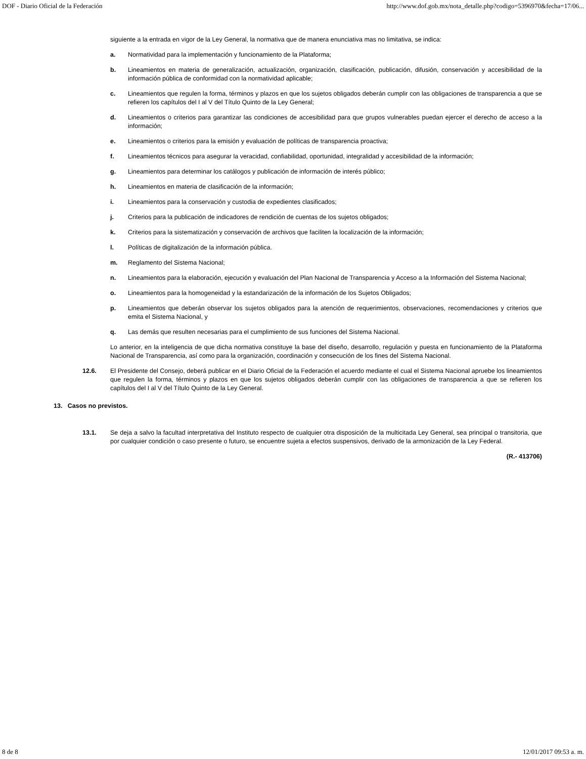DOF - Diario Oficial de la Federación http://www.dof.gob.mx/nota_detalle.php?codigo=5396970&fecha=17/06...
siguiente a la entrada en vigor de la Ley General, la normativa que de manera enunciativa mas no limitativa, se indica:
a. Normatividad para la implementación y funcionamiento de la Plataforma;
b. Lineamientos en materia de generalización, actualización, organización, clasificación, publicación, difusión, conservación y accesibilidad de la información pública de conformidad con la normatividad aplicable;
c. Lineamientos que regulen la forma, términos y plazos en que los sujetos obligados deberán cumplir con las obligaciones de transparencia a que se refieren los capítulos del I al V del Título Quinto de la Ley General;
d. Lineamientos o criterios para garantizar las condiciones de accesibilidad para que grupos vulnerables puedan ejercer el derecho de acceso a la información;
e. Lineamientos o criterios para la emisión y evaluación de políticas de transparencia proactiva;
f. Lineamientos técnicos para asegurar la veracidad, confiabilidad, oportunidad, integralidad y accesibilidad de la información;
g. Lineamientos para determinar los catálogos y publicación de información de interés público;
h. Lineamientos en materia de clasificación de la información;
i. Lineamientos para la conservación y custodia de expedientes clasificados;
j. Criterios para la publicación de indicadores de rendición de cuentas de los sujetos obligados;
k. Criterios para la sistematización y conservación de archivos que faciliten la localización de la información;
l. Políticas de digitalización de la información pública.
m. Reglamento del Sistema Nacional;
n. Lineamientos para la elaboración, ejecución y evaluación del Plan Nacional de Transparencia y Acceso a la Información del Sistema Nacional;
o. Lineamientos para la homogeneidad y la estandarización de la información de los Sujetos Obligados;
p. Lineamientos que deberán observar los sujetos obligados para la atención de requerimientos, observaciones, recomendaciones y criterios que emita el Sistema Nacional, y
q. Las demás que resulten necesarias para el cumplimiento de sus funciones del Sistema Nacional.
Lo anterior, en la inteligencia de que dicha normativa constituye la base del diseño, desarrollo, regulación y puesta en funcionamiento de la Plataforma Nacional de Transparencia, así como para la organización, coordinación y consecución de los fines del Sistema Nacional.
12.6. El Presidente del Consejo, deberá publicar en el Diario Oficial de la Federación el acuerdo mediante el cual el Sistema Nacional apruebe los lineamientos que regulen la forma, términos y plazos en que los sujetos obligados deberán cumplir con las obligaciones de transparencia a que se refieren los capítulos del I al V del Título Quinto de la Ley General.
13. Casos no previstos.
13.1. Se deja a salvo la facultad interpretativa del Instituto respecto de cualquier otra disposición de la multicitada Ley General, sea principal o transitoria, que por cualquier condición o caso presente o futuro, se encuentre sujeta a efectos suspensivos, derivado de la armonización de la Ley Federal.
(R.- 413706)
8 de 8 12/01/2017 09:53 a. m.